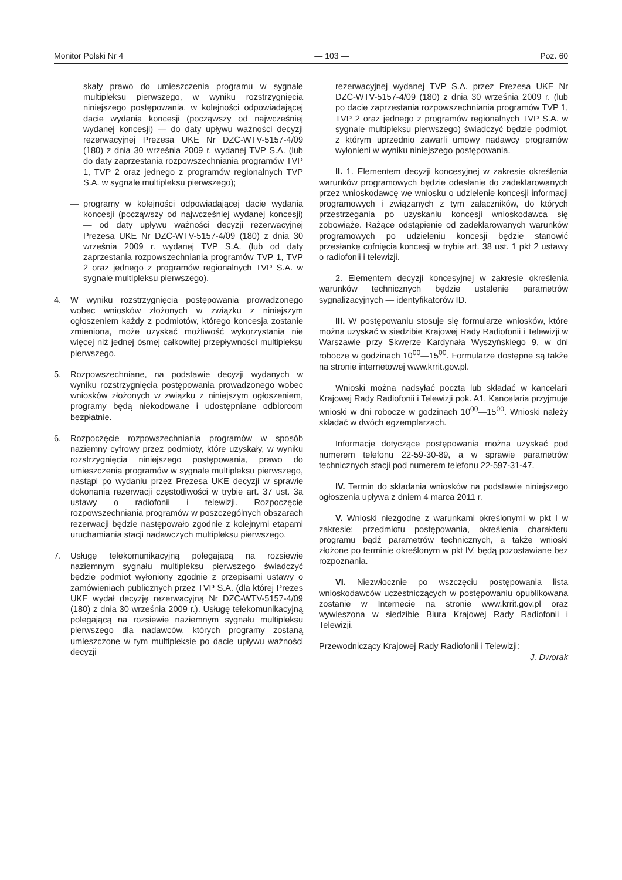Monitor Polski Nr 4 — 103 — Poz. 60
skały prawo do umieszczenia programu w sygnale multipleksu pierwszego, w wyniku rozstrzygnięcia niniejszego postępowania, w kolejności odpowiadającej dacie wydania koncesji (począwszy od najwcześniej wydanej koncesji) — do daty upływu ważności decyzji rezerwacyjnej Prezesa UKE Nr DZC-WTV-5157-4/09 (180) z dnia 30 września 2009 r. wydanej TVP S.A. (lub do daty zaprzestania rozpowszechniania programów TVP 1, TVP 2 oraz jednego z programów regionalnych TVP S.A. w sygnale multipleksu pierwszego);
— programy w kolejności odpowiadającej dacie wydania koncesji (począwszy od najwcześniej wydanej koncesji) — od daty upływu ważności decyzji rezerwacyjnej Prezesa UKE Nr DZC-WTV-5157-4/09 (180) z dnia 30 września 2009 r. wydanej TVP S.A. (lub od daty zaprzestania rozpowszechniania programów TVP 1, TVP 2 oraz jednego z programów regionalnych TVP S.A. w sygnale multipleksu pierwszego).
4. W wyniku rozstrzygnięcia postępowania prowadzonego wobec wniosków złożonych w związku z niniejszym ogłoszeniem każdy z podmiotów, którego koncesja zostanie zmieniona, może uzyskać możliwość wykorzystania nie więcej niż jednej ósmej całkowitej przepływności multipleksu pierwszego.
5. Rozpowszechniane, na podstawie decyzji wydanych w wyniku rozstrzygnięcia postępowania prowadzonego wobec wniosków złożonych w związku z niniejszym ogłoszeniem, programy będą niekodowane i udostępniane odbiorcom bezpłatnie.
6. Rozpoczęcie rozpowszechniania programów w sposób naziemny cyfrowy przez podmioty, które uzyskały, w wyniku rozstrzygnięcia niniejszego postępowania, prawo do umieszczenia programów w sygnale multipleksu pierwszego, nastąpi po wydaniu przez Prezesa UKE decyzji w sprawie dokonania rezerwacji częstotliwości w trybie art. 37 ust. 3a ustawy o radiofonii i telewizji. Rozpoczęcie rozpowszechniania programów w poszczególnych obszarach rezerwacji będzie następowało zgodnie z kolejnymi etapami uruchamiania stacji nadawczych multipleksu pierwszego.
7. Usługę telekomunikacyjną polegającą na rozsiewie naziemnym sygnału multipleksu pierwszego świadczyć będzie podmiot wyłoniony zgodnie z przepisami ustawy o zamówieniach publicznych przez TVP S.A. (dla której Prezes UKE wydał decyzję rezerwacyjną Nr DZC-WTV-5157-4/09 (180) z dnia 30 września 2009 r.). Usługę telekomunikacyjną polegającą na rozsiewie naziemnym sygnału multipleksu pierwszego dla nadawców, których programy zostaną umieszczone w tym multipleksie po dacie upływu ważności decyzji
rezerwacyjnej wydanej TVP S.A. przez Prezesa UKE Nr DZC-WTV-5157-4/09 (180) z dnia 30 września 2009 r. (lub po dacie zaprzestania rozpowszechniania programów TVP 1, TVP 2 oraz jednego z programów regionalnych TVP S.A. w sygnale multipleksu pierwszego) świadczyć będzie podmiot, z którym uprzednio zawarli umowy nadawcy programów wyłonieni w wyniku niniejszego postępowania.
II. 1. Elementem decyzji koncesyjnej w zakresie określenia warunków programowych będzie odesłanie do zadeklarowanych przez wnioskodawcę we wniosku o udzielenie koncesji informacji programowych i związanych z tym załączników, do których przestrzegania po uzyskaniu koncesji wnioskodawca się zobowiąże. Rażące odstąpienie od zadeklarowanych warunków programowych po udzieleniu koncesji będzie stanowić przesłankę cofnięcia koncesji w trybie art. 38 ust. 1 pkt 2 ustawy o radiofonii i telewizji.
2. Elementem decyzji koncesyjnej w zakresie określenia warunków technicznych będzie ustalenie parametrów sygnalizacyjnych — identyfikatorów ID.
III. W postępowaniu stosuje się formularze wniosków, które można uzyskać w siedzibie Krajowej Rady Radiofonii i Telewizji w Warszawie przy Skwerze Kardynała Wyszyńskiego 9, w dni robocze w godzinach 10<sup>00</sup>—15<sup>00</sup>. Formularze dostępne są także na stronie internetowej www.krrit.gov.pl.
Wnioski można nadsyłać pocztą lub składać w kancelarii Krajowej Rady Radiofonii i Telewizji pok. A1. Kancelaria przyjmuje wnioski w dni robocze w godzinach 10<sup>00</sup>—15<sup>00</sup>. Wnioski należy składać w dwóch egzemplarzach.
Informacje dotyczące postępowania można uzyskać pod numerem telefonu 22-59-30-89, a w sprawie parametrów technicznych stacji pod numerem telefonu 22-597-31-47.
IV. Termin do składania wniosków na podstawie niniejszego ogłoszenia upływa z dniem 4 marca 2011 r.
V. Wnioski niezgodne z warunkami określonymi w pkt I w zakresie: przedmiotu postępowania, określenia charakteru programu bądź parametrów technicznych, a także wnioski złożone po terminie określonym w pkt IV, będą pozostawiane bez rozpoznania.
VI. Niezwłocznie po wszczęciu postępowania lista wnioskodawców uczestniczących w postępowaniu opublikowana zostanie w Internecie na stronie www.krrit.gov.pl oraz wywieszona w siedzibie Biura Krajowej Rady Radiofonii i Telewizji.
Przewodniczący Krajowej Rady Radiofonii i Telewizji:
J. Dworak